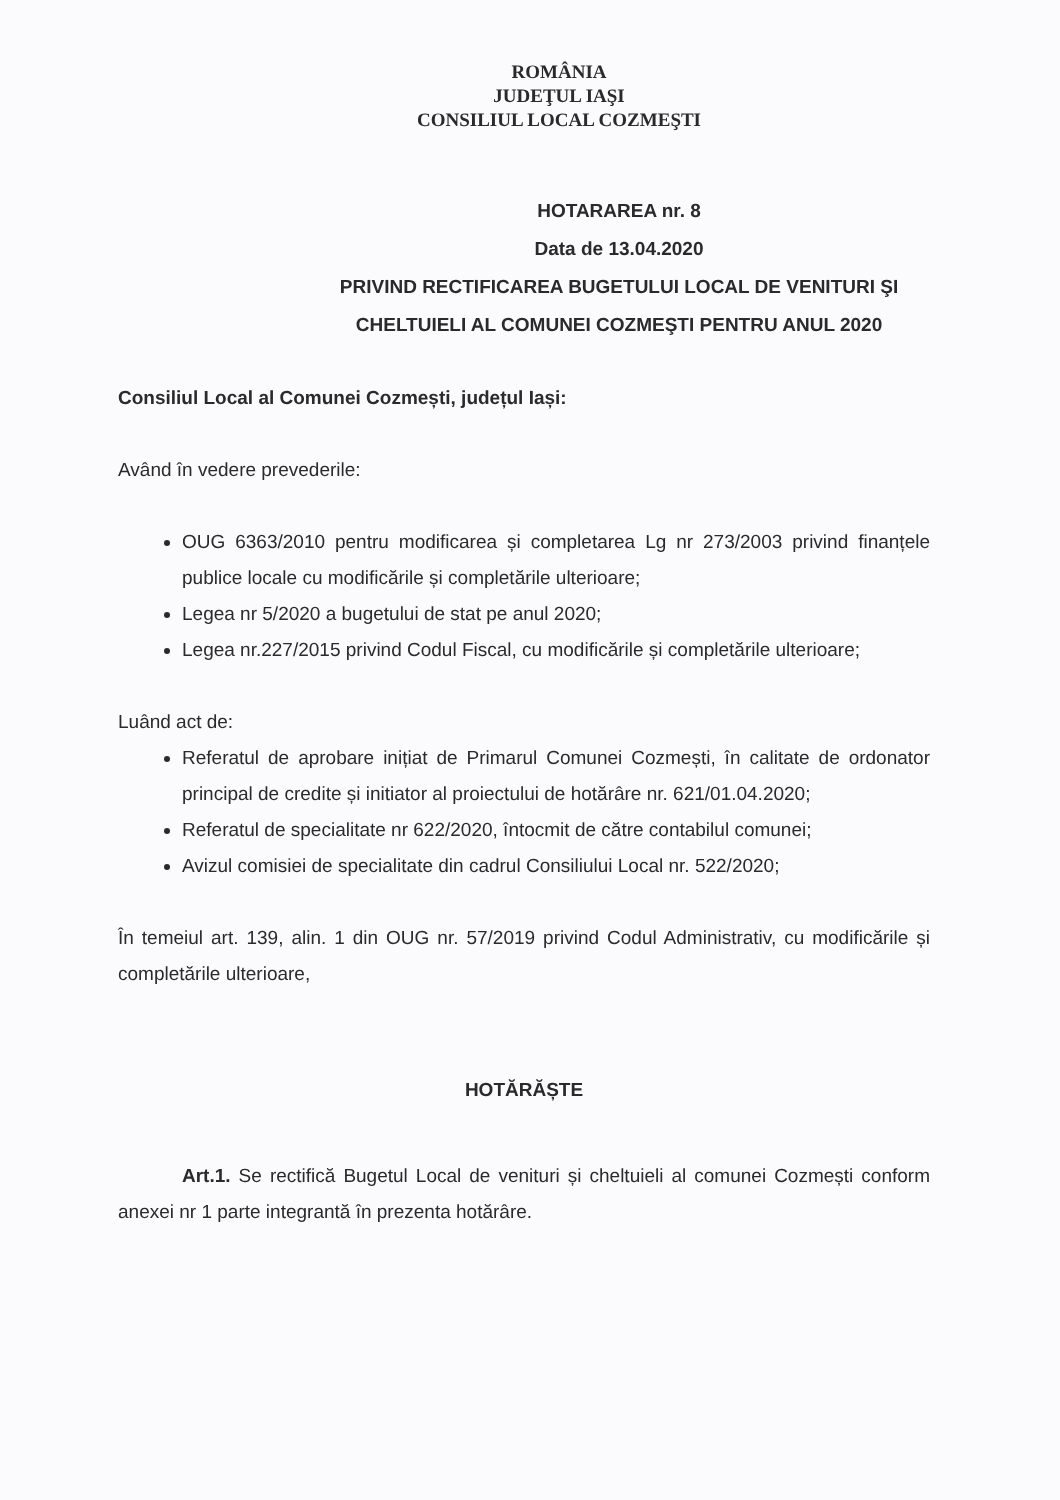ROMÂNIA
JUDEŢUL IAŞI
CONSILIUL LOCAL COZMEŞTI
HOTARAREA nr. 8
Data de 13.04.2020
PRIVIND RECTIFICAREA BUGETULUI LOCAL DE VENITURI ŞI CHELTUIELI AL COMUNEI COZMEŞTI PENTRU ANUL 2020
Consiliul Local al Comunei Cozmești, județul Iași:
Având în vedere prevederile:
OUG 6363/2010 pentru modificarea și completarea Lg nr 273/2003 privind finanțele publice locale cu modificările și completările ulterioare;
Legea nr 5/2020 a bugetului de stat pe anul 2020;
Legea nr.227/2015 privind Codul Fiscal, cu modificările și completările ulterioare;
Luând act de:
Referatul de aprobare inițiat de Primarul Comunei Cozmești, în calitate de ordonator principal de credite și initiator al proiectului de hotărâre nr. 621/01.04.2020;
Referatul de specialitate nr 622/2020, întocmit de către contabilul comunei;
Avizul comisiei de specialitate din cadrul Consiliului Local nr. 522/2020;
În temeiul art. 139, alin. 1 din OUG nr. 57/2019 privind Codul Administrativ, cu modificările și completările ulterioare,
HOTĂRĂȘTE
Art.1. Se rectifică Bugetul Local de venituri și cheltuieli al comunei Cozmești conform anexei nr 1 parte integrantă în prezenta hotărâre.